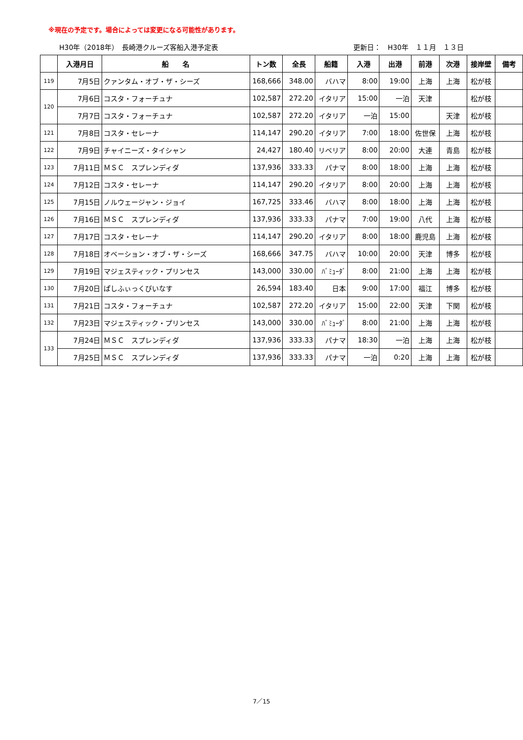※現在の予定です。場合によっては変更になる可能性があります。
H30年（2018年）　長崎港クルーズ客船入港予定表 更新日：　H30年　１１月　１３日
| | 入港月日 | 船 名 | トン数 | 全長 | 船籍 | 入港 | 出港 | 前港 | 次港 | 接岸壁 | 備考 |
| --- | --- | --- | --- | --- | --- | --- | --- | --- | --- | --- | --- |
| 119 | 7月5日 | クァンタム・オブ・ザ・シーズ | 168,666 | 348.00 | バハマ | 8:00 | 19:00 | 上海 | 上海 | 松が枝 | |
| 120 | 7月6日 | コスタ・フォーチュナ | 102,587 | 272.20 | イタリア | 15:00 | 一泊 | 天津 | | 松が枝 | |
| | 7月7日 | コスタ・フォーチュナ | 102,587 | 272.20 | イタリア | 一泊 | 15:00 | | 天津 | 松が枝 | |
| 121 | 7月8日 | コスタ・セレーナ | 114,147 | 290.20 | イタリア | 7:00 | 18:00 | 佐世保 | 上海 | 松が枝 | |
| 122 | 7月9日 | チャイニーズ・タイシャン | 24,427 | 180.40 | リベリア | 8:00 | 20:00 | 大連 | 青島 | 松が枝 | |
| 123 | 7月11日 | ＭＳＣ スプレンディダ | 137,936 | 333.33 | パナマ | 8:00 | 18:00 | 上海 | 上海 | 松が枝 | |
| 124 | 7月12日 | コスタ・セレーナ | 114,147 | 290.20 | イタリア | 8:00 | 20:00 | 上海 | 上海 | 松が枝 | |
| 125 | 7月15日 | ノルウェージャン・ジョイ | 167,725 | 333.46 | バハマ | 8:00 | 18:00 | 上海 | 上海 | 松が枝 | |
| 126 | 7月16日 | ＭＳＣ スプレンディダ | 137,936 | 333.33 | パナマ | 7:00 | 19:00 | 八代 | 上海 | 松が枝 | |
| 127 | 7月17日 | コスタ・セレーナ | 114,147 | 290.20 | イタリア | 8:00 | 18:00 | 鹿児島 | 上海 | 松が枝 | |
| 128 | 7月18日 | オベーション・オブ・ザ・シーズ | 168,666 | 347.75 | バハマ | 10:00 | 20:00 | 天津 | 博多 | 松が枝 | |
| 129 | 7月19日 | マジェスティック・プリンセス | 143,000 | 330.00 | ﾊﾞﾐｭｰﾀﾞ | 8:00 | 21:00 | 上海 | 上海 | 松が枝 | |
| 130 | 7月20日 | ぱしふぃっくびいなす | 26,594 | 183.40 | 日本 | 9:00 | 17:00 | 福江 | 博多 | 松が枝 | |
| 131 | 7月21日 | コスタ・フォーチュナ | 102,587 | 272.20 | イタリア | 15:00 | 22:00 | 天津 | 下関 | 松が枝 | |
| 132 | 7月23日 | マジェスティック・プリンセス | 143,000 | 330.00 | ﾊﾞﾐｭｰﾀﾞ | 8:00 | 21:00 | 上海 | 上海 | 松が枝 | |
| 133 | 7月24日 | ＭＳＣ スプレンディダ | 137,936 | 333.33 | パナマ | 18:30 | 一泊 | 上海 | 上海 | 松が枝 | |
| | 7月25日 | ＭＳＣ スプレンディダ | 137,936 | 333.33 | パナマ | 一泊 | 0:20 | 上海 | 上海 | 松が枝 | |
7／15